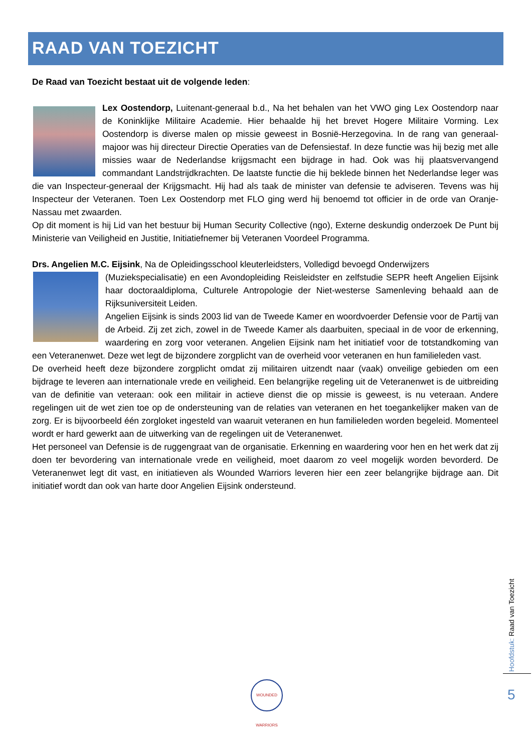RAAD VAN TOEZICHT
De Raad van Toezicht bestaat uit de volgende leden:
Lex Oostendorp, Luitenant-generaal b.d., Na het behalen van het VWO ging Lex Oostendorp naar de Koninklijke Militaire Academie. Hier behaalde hij het brevet Hogere Militaire Vorming. Lex Oostendorp is diverse malen op missie geweest in Bosnië-Herzegovina. In de rang van generaal-majoor was hij directeur Directie Operaties van de Defensiestaf. In deze functie was hij bezig met alle missies waar de Nederlandse krijgsmacht een bijdrage in had. Ook was hij plaatsvervangend commandant Landstrijdkrachten. De laatste functie die hij beklede binnen het Nederlandse leger was die van Inspecteur-generaal der Krijgsmacht. Hij had als taak de minister van defensie te adviseren. Tevens was hij Inspecteur der Veteranen. Toen Lex Oostendorp met FLO ging werd hij benoemd tot officier in de orde van Oranje-Nassau met zwaarden.
Op dit moment is hij Lid van het bestuur bij Human Security Collective (ngo), Externe deskundig onderzoek De Punt bij Ministerie van Veiligheid en Justitie, Initiatiefnemer bij Veteranen Voordeel Programma.
Drs. Angelien M.C. Eijsink, Na de Opleidingsschool kleuterleidsters, Volledigd bevoegd Onderwijzers
(Muziekspecialisatie) en een Avondopleiding Reisleidster en zelfstudie SEPR heeft Angelien Eijsink haar doctoraaldiploma, Culturele Antropologie der Niet-westerse Samenleving behaald aan de Rijksuniversiteit Leiden.
Angelien Eijsink is sinds 2003 lid van de Tweede Kamer en woordvoerder Defensie voor de Partij van de Arbeid. Zij zet zich, zowel in de Tweede Kamer als daarbuiten, speciaal in de voor de erkenning, waardering en zorg voor veteranen. Angelien Eijsink nam het initiatief voor de totstandkoming van een Veteranenwet. Deze wet legt de bijzondere zorgplicht van de overheid voor veteranen en hun familieleden vast.
De overheid heeft deze bijzondere zorgplicht omdat zij militairen uitzendt naar (vaak) onveilige gebieden om een bijdrage te leveren aan internationale vrede en veiligheid. Een belangrijke regeling uit de Veteranenwet is de uitbreiding van de definitie van veteraan: ook een militair in actieve dienst die op missie is geweest, is nu veteraan. Andere regelingen uit de wet zien toe op de ondersteuning van de relaties van veteranen en het toegankelijker maken van de zorg. Er is bijvoorbeeld één zorgloket ingesteld van waaruit veteranen en hun familieleden worden begeleid. Momenteel wordt er hard gewerkt aan de uitwerking van de regelingen uit de Veteranenwet.
Het personeel van Defensie is de ruggengraat van de organisatie. Erkenning en waardering voor hen en het werk dat zij doen ter bevordering van internationale vrede en veiligheid, moet daarom zo veel mogelijk worden bevorderd. De Veteranenwet legt dit vast, en initiatieven als Wounded Warriors leveren hier een zeer belangrijke bijdrage aan. Dit initiatief wordt dan ook van harte door Angelien Eijsink ondersteund.
Hoofdstuk: Raad van Toezicht
5
WOUNDED WARRIORS